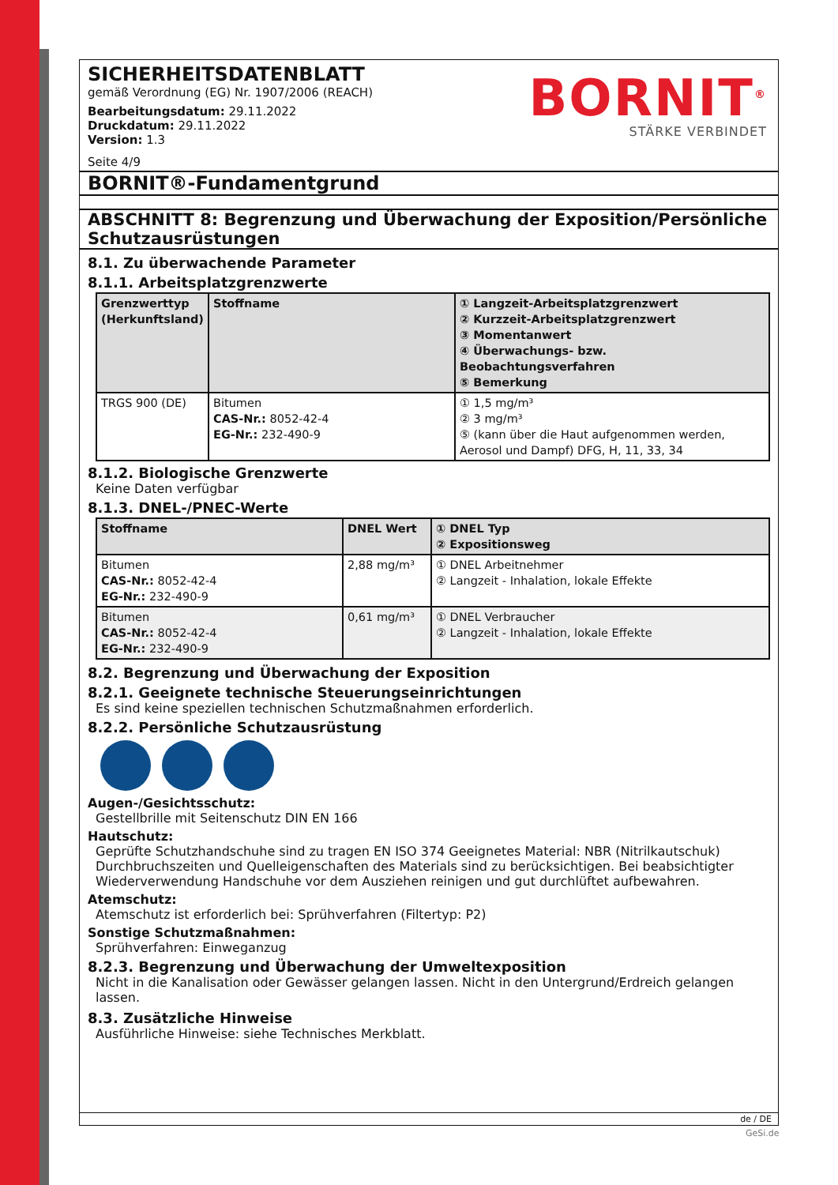SICHERHEITSDATENBLATT
gemäß Verordnung (EG) Nr. 1907/2006 (REACH)
Bearbeitungsdatum: 29.11.2022
Druckdatum: 29.11.2022
Version: 1.3
Seite 4/9
BORNIT<sup>®</sup>
STÄRKE VERBINDET
BORNIT®-Fundamentgrund
ABSCHNITT 8: Begrenzung und Überwachung der Exposition/Persönliche Schutzausrüstungen
8.1. Zu überwachende Parameter
8.1.1. Arbeitsplatzgrenzwerte
| Grenzwerttyp (Herkunftsland) | Stoffname | ① Langzeit-Arbeitsplatzgrenzwert ② Kurzzeit-Arbeitsplatzgrenzwert ③ Momentanwert ④ Überwachungs- bzw. Beobachtungsverfahren ⑤ Bemerkung |
| --- | --- | --- |
| TRGS 900 (DE) | Bitumen CAS-Nr.: 8052-42-4 EG-Nr.: 232-490-9 | ① 1,5 mg/m³ ② 3 mg/m³ ⑤ (kann über die Haut aufgenommen werden, Aerosol und Dampf) DFG, H, 11, 33, 34 |
8.1.2. Biologische Grenzwerte
Keine Daten verfügbar
8.1.3. DNEL-/PNEC-Werte
| Stoffname | DNEL Wert | ① DNEL Typ ② Expositionsweg |
| --- | --- | --- |
| Bitumen CAS-Nr.: 8052-42-4 EG-Nr.: 232-490-9 | 2,88 mg/m³ | ① DNEL Arbeitnehmer ② Langzeit - Inhalation, lokale Effekte |
| Bitumen CAS-Nr.: 8052-42-4 EG-Nr.: 232-490-9 | 0,61 mg/m³ | ① DNEL Verbraucher ② Langzeit - Inhalation, lokale Effekte |
8.2. Begrenzung und Überwachung der Exposition
8.2.1. Geeignete technische Steuerungseinrichtungen
Es sind keine speziellen technischen Schutzmaßnahmen erforderlich.
8.2.2. Persönliche Schutzausrüstung
Augen-/Gesichtsschutz:
Gestellbrille mit Seitenschutz DIN EN 166
Hautschutz:
Geprüfte Schutzhandschuhe sind zu tragen EN ISO 374 Geeignetes Material: NBR (Nitrilkautschuk) Durchbruchszeiten und Quelleigenschaften des Materials sind zu berücksichtigen. Bei beabsichtigter Wiederverwendung Handschuhe vor dem Ausziehen reinigen und gut durchlüftet aufbewahren.
Atemschutz:
Atemschutz ist erforderlich bei: Sprühverfahren (Filtertyp: P2)
Sonstige Schutzmaßnahmen:
Sprühverfahren: Einweganzug
8.2.3. Begrenzung und Überwachung der Umweltexposition
Nicht in die Kanalisation oder Gewässer gelangen lassen. Nicht in den Untergrund/Erdreich gelangen lassen.
8.3. Zusätzliche Hinweise
Ausführliche Hinweise: siehe Technisches Merkblatt.
de / DE
GeSi.de